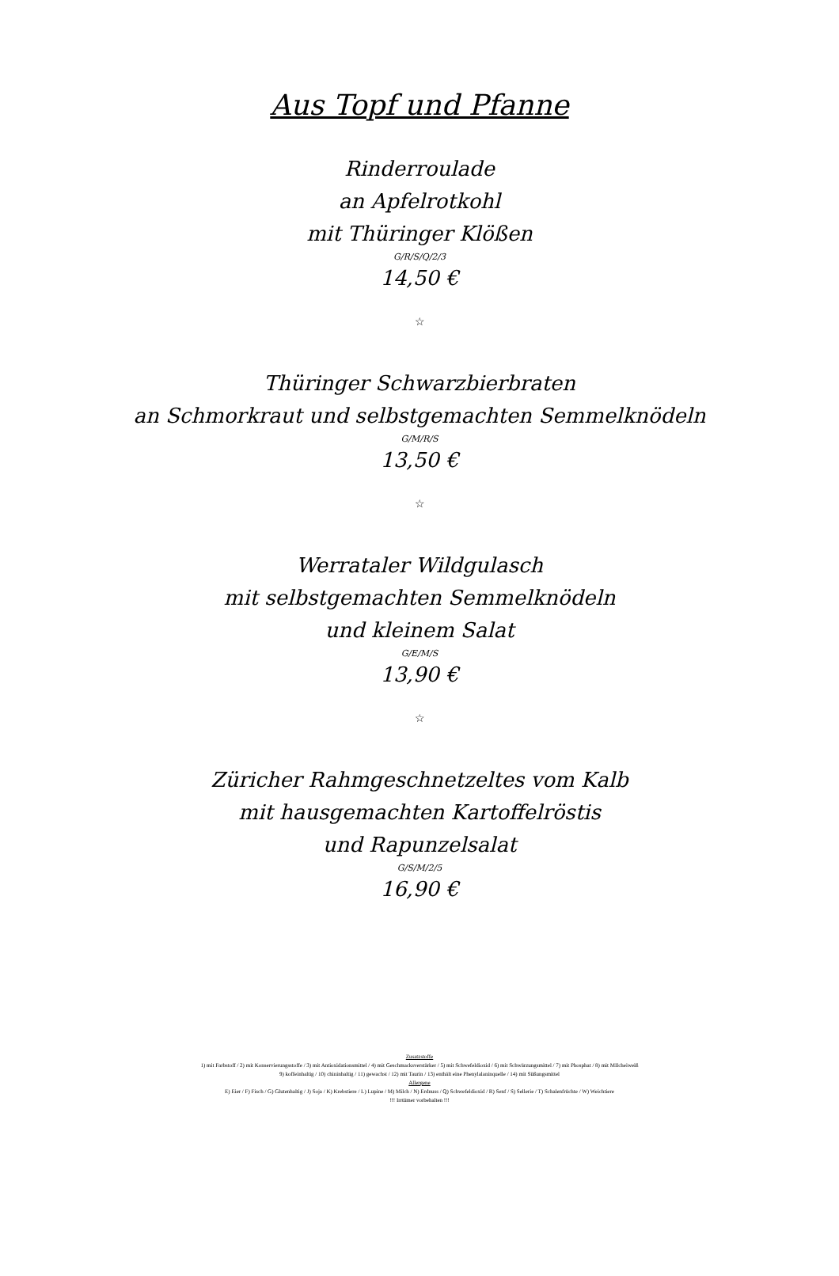Aus Topf und Pfanne
Rinderroulade
an Apfelrotkohl
mit Thüringer Klößen
G/R/S/Q/2/3
14,50 €
☆
Thüringer Schwarzbierbraten
an Schmorkraut und selbstgemachten Semmelknödeln
G/M/R/S
13,50 €
☆
Werrataler Wildgulasch
mit selbstgemachten Semmelknödeln
und kleinem Salat
G/E/M/S
13,90 €
☆
Züricher Rahmgeschnetzeltes vom Kalb
mit hausgemachten Kartoffelröstis
und Rapunzelsalat
G/S/M/2/5
16,90 €
Zusatzstoffe
1) mit Farbstoff / 2) mit Konservierungsstoffe / 3) mit Antioxidationsmittel / 4) mit Geschmacksverstärker / 5) mit Schwefeldioxid / 6) mit Schwärzungsmittel / 7) mit Phosphat / 8) mit MIlcheiweiß
9) koffeinhaltig / 10) chininhaltig / 11) gewachst / 12) mit Taurin / 13) enthält eine Phenylalaninquelle / 14) mit Süßungsmittel
Allergene
E) Eier / F) Fisch / G) Glutenhaltig / J) Soja / K) Krebstiere / L) Lupine / M) Milch / N) Erdnuss / Q) Schwefeldioxid / R) Senf / S) Sellerie / T) Schalenfrüchte / W) Weichtiere
!!! Irrtümer vorbehalten !!!